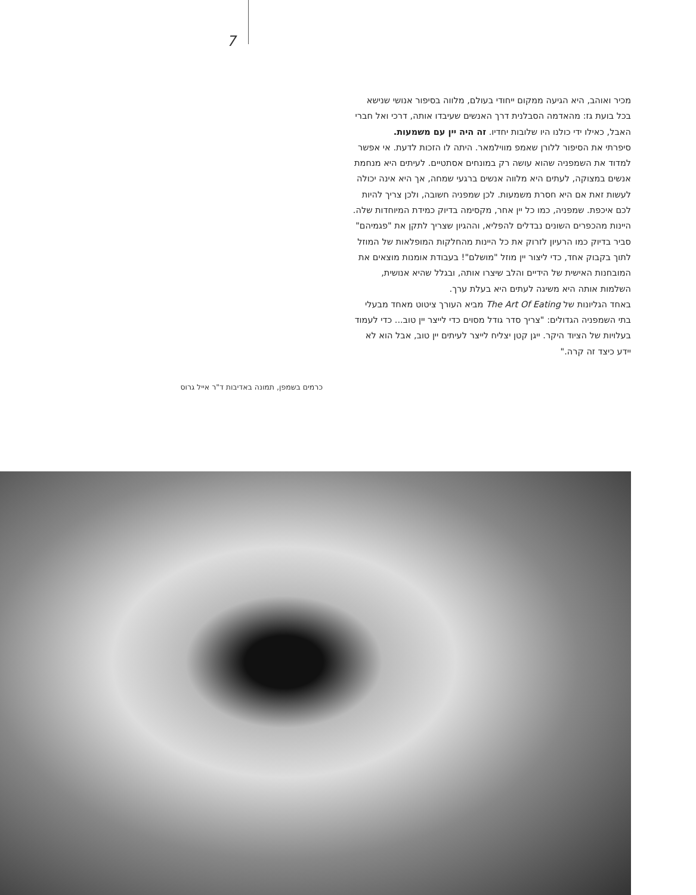7
מכיר ואוהב, היא הגיעה ממקום ייחודי בעולם, מלווה בסיפור אנושי שנישא בכל בועת גז: מהאדמה הסבלנית דרך האנשים שעיבדו אותה, דרכי ואל חברי האבל, כאילו ידי כולנו היו שלובות יחדיו. זה היה יין עם משמעות.
סיפרתי את הסיפור ללורן שאמפ מווילמאר. היתה לו הזכות לדעת. אי אפשר למדוד את השמפניה שהוא עושה רק במונחים אסתטיים. לעיתים היא מנחמת אנשים במצוקה, לעתים היא מלווה אנשים ברגעי שמחה, אך היא אינה יכולה לעשות זאת אם היא חסרת משמעות. לכן שמפניה חשובה, ולכן צריך להיות לכם איכפת. שמפניה, כמו כל יין אחר, מקסימה בדיוק כמידת המיוחדות שלה.
היינות מהכפרים השונים נבדלים להפליא, וההגיון שצריך לתקן את "פגמיהם" סביר בדיוק כמו הרעיון לזרוק את כל היינות מהחלקות המופלאות של המוזל לתוך בקבוק אחד, כדי ליצור יין מוזל "מושלם"! בעבודת אומנות מוצאים את המובחנות האישית של הידיים והלב שיצרו אותה, ובגלל שהיא אנושית, השלמות אותה היא משיגה לעתים היא בעלת ערך.
באחד הגליונות של The Art Of Eating מביא העורך ציטוט מאחד מבעלי בתי השמפניה הגדולים: "צריך סדר גודל מסוים כדי לייצר יין טוב... כדי לעמוד בעלויות של הציוד היקר. ייגן קטן יצליח לייצר לעיתים יין טוב, אבל הוא לא יידע כיצד זה קרה."
כרמים בשמפן, תמונה באדיבות ד"ר אייל גרוס